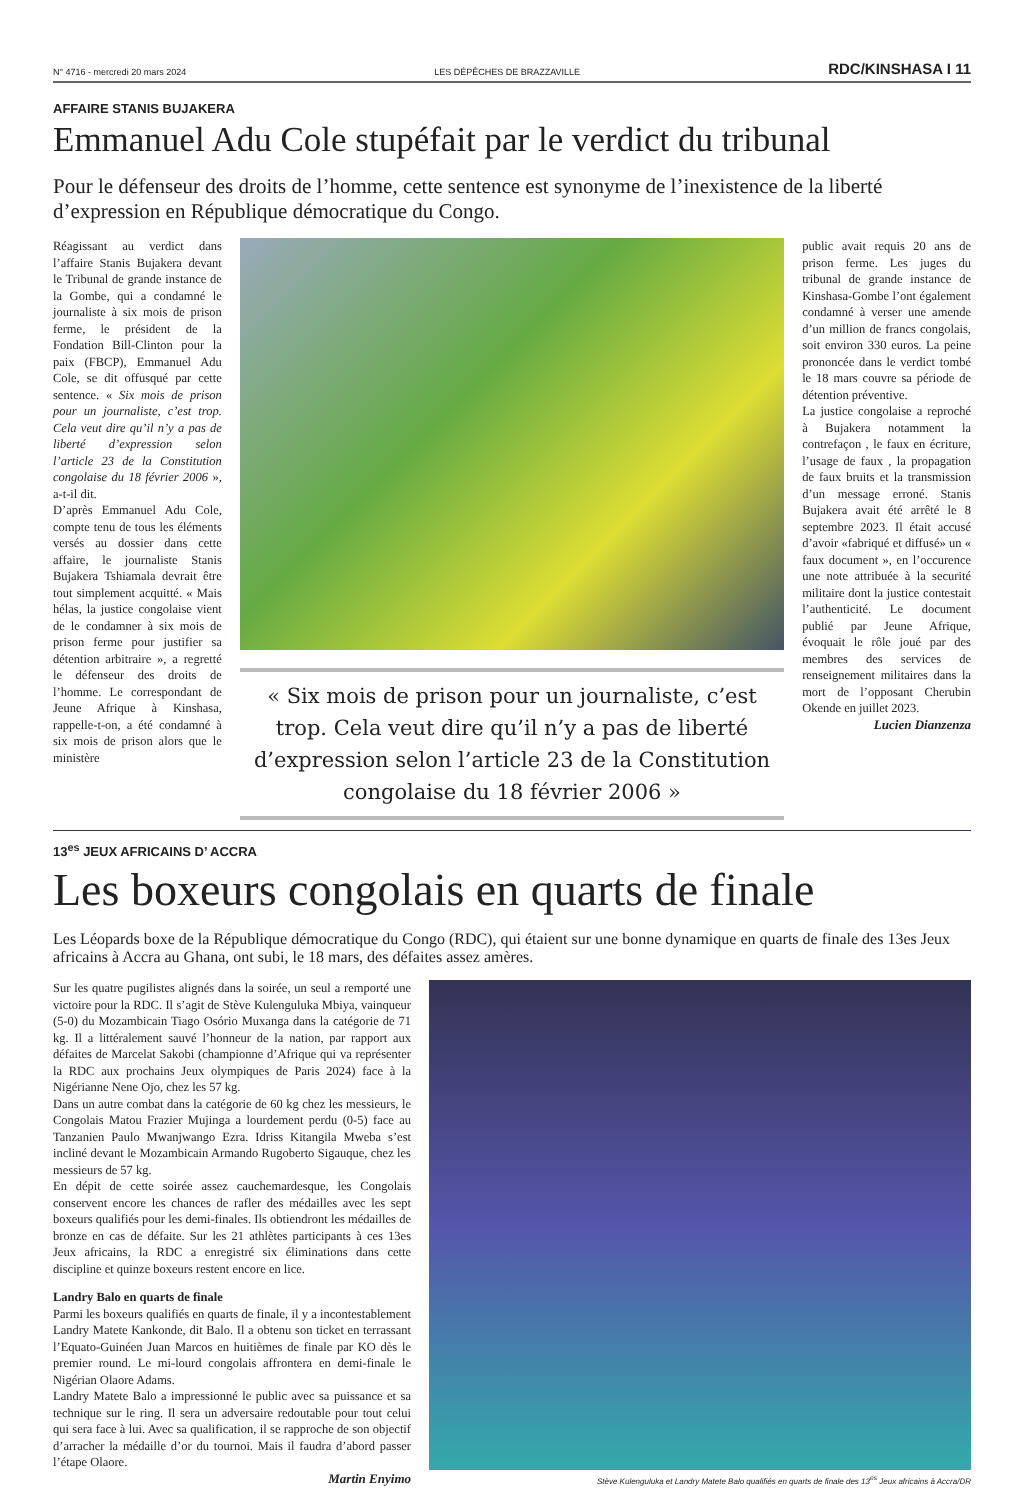N° 4716 - mercredi 20 mars 2024 LES DÉPÊCHES DE BRAZZAVILLE RDC/KINSHASA I 11
AFFAIRE STANIS BUJAKERA
Emmanuel Adu Cole stupéfait par le verdict du tribunal
Pour le défenseur des droits de l’homme, cette sentence est synonyme de l’inexistence de la liberté d’expression en République démocratique du Congo.
Réagissant au verdict dans l’affaire Stanis Bujakera devant le Tribunal de grande instance de la Gombe, qui a condamné le journaliste à six mois de prison ferme, le président de la Fondation Bill-Clinton pour la paix (FBCP), Emmanuel Adu Cole, se dit offusqué par cette sentence. « Six mois de prison pour un journaliste, c’est trop. Cela veut dire qu’il n’y a pas de liberté d’expression selon l’article 23 de la Constitution congolaise du 18 février 2006 », a-t-il dit.
D’après Emmanuel Adu Cole, compte tenu de tous les éléments versés au dossier dans cette affaire, le journaliste Stanis Bujakera Tshiamala devrait être tout simplement acquitté. « Mais hélas, la justice congolaise vient de le condamner à six mois de prison ferme pour justifier sa détention arbitraire », a regretté le défenseur des droits de l’homme. Le correspondant de Jeune Afrique à Kinshasa, rappelle-t-on, a été condamné à six mois de prison alors que le ministère
« Six mois de prison pour un journaliste, c’est trop. Cela veut dire qu’il n’y a pas de liberté d’expression selon l’article 23 de la Constitution congolaise du 18 février 2006 »
public avait requis 20 ans de prison ferme. Les juges du tribunal de grande instance de Kinshasa-Gombe l’ont également condamné à verser une amende d’un million de francs congolais, soit environ 330 euros. La peine prononcée dans le verdict tombé le 18 mars couvre sa période de détention préventive.
La justice congolaise a reproché à Bujakera notamment la contrefaçon , le faux en écriture, l’usage de faux , la propagation de faux bruits et la transmission d’un message erroné. Stanis Bujakera avait été arrêté le 8 septembre 2023. Il était accusé d’avoir «fabriqué et diffusé» un « faux document », en l’occurence une note attribuée à la securité militaire dont la justice contestait l’authenticité. Le document publié par Jeune Afrique, évoquait le rôle joué par des membres des services de renseignement militaires dans la mort de l’opposant Cherubin Okende en juillet 2023.
Lucien Dianzenza
13<sup>es</sup> JEUX AFRICAINS D’ ACCRA
Les boxeurs congolais en quarts de finale
Les Léopards boxe de la République démocratique du Congo (RDC), qui étaient sur une bonne dynamique en quarts de finale des 13es Jeux africains à Accra au Ghana, ont subi, le 18 mars, des défaites assez amères.
Sur les quatre pugilistes alignés dans la soirée, un seul a remporté une victoire pour la RDC. Il s’agit de Stève Kulenguluka Mbiya, vainqueur (5-0) du Mozambicain Tiago Osório Muxanga dans la catégorie de 71 kg. Il a littéralement sauvé l’honneur de la nation, par rapport aux défaites de Marcelat Sakobi (championne d’Afrique qui va représenter la RDC aux prochains Jeux olympiques de Paris 2024) face à la Nigérianne Nene Ojo, chez les 57 kg.
Dans un autre combat dans la catégorie de 60 kg chez les messieurs, le Congolais Matou Frazier Mujinga a lourdement perdu (0-5) face au Tanzanien Paulo Mwanjwango Ezra. Idriss Kitangila Mweba s’est incliné devant le Mozambicain Armando Rugoberto Sigauque, chez les messieurs de 57 kg.
En dépit de cette soirée assez cauchemardesque, les Congolais conservent encore les chances de rafler des médailles avec les sept boxeurs qualifiés pour les demi-finales. Ils obtiendront les médailles de bronze en cas de défaite. Sur les 21 athlètes participants à ces 13es Jeux africains, la RDC a enregistré six éliminations dans cette discipline et quinze boxeurs restent encore en lice.
Landry Balo en quarts de finale
Parmi les boxeurs qualifiés en quarts de finale, il y a incontestablement Landry Matete Kankonde, dit Balo. Il a obtenu son ticket en terrassant l’Equato-Guinéen Juan Marcos en huitièmes de finale par KO dès le premier round. Le mi-lourd congolais affrontera en demi-finale le Nigérian Olaore Adams.
Landry Matete Balo a impressionné le public avec sa puissance et sa technique sur le ring. Il sera un adversaire redoutable pour tout celui qui sera face à lui. Avec sa qualification, il se rapproche de son objectif d’arracher la médaille d’or du tournoi. Mais il faudra d’abord passer l’étape Olaore.
Martin Enyimo
Stève Kulenguluka et Landry Matete Balo qualifiés en quarts de finale des 13<sup>es</sup> Jeux africains à Accra/DR